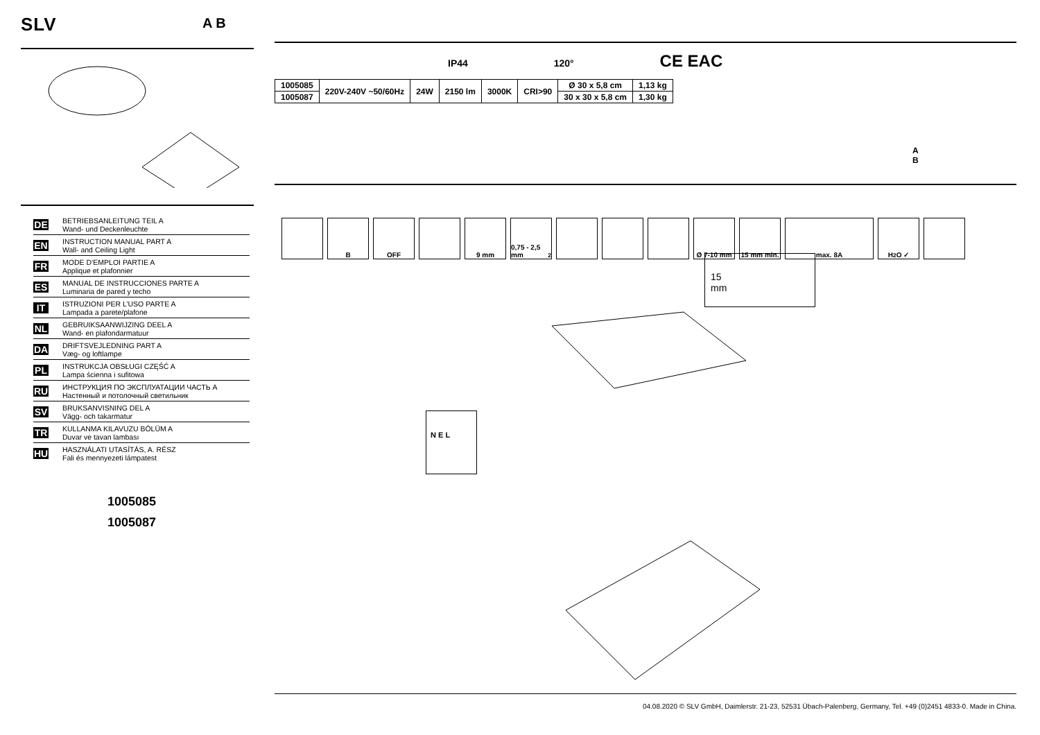SLV
A B
DE
BETRIEBSANLEITUNG TEIL A
Wand- und Deckenleuchte
EN
INSTRUCTION MANUAL PART A
Wall- and Ceiling Light
FR
MODE D’EMPLOI PARTIE A
Applique et plafonnier
ES
MANUAL DE INSTRUCCIONES PARTE A
Luminaria de pared y techo
IT
ISTRUZIONI PER L’USO PARTE A
Lampada a parete/plafone
NL
GEBRUIKSAANWIJZING DEEL A
Wand- en plafondarmatuur
DA
DRIFTSVEJLEDNING PART A
Væg- og loftlampe
PL
INSTRUKCJA OBSŁUGI CZĘŚĆ A
Lampa ścienna i sufitowa
RU
ИНСТРУКЦИЯ ПО ЭКСПЛУАТАЦИИ ЧАСТЬ A
Настенный и потолочный светильник
SV
BRUKSANVISNING DEL A
Vägg- och takarmatur
TR
KULLANMA KILAVUZU BÖLÜM A
Duvar ve tavan lambası
HU
HASZNÁLATI UTASÍTÁS, A. RÉSZ
Fali és mennyezeti lámpatest
1005085
1005087
IP44 120° CE EAC
| 1005085 | 220V-240V ~50/60Hz | 24W | 2150 lm | 3000K | CRI>90 | Ø 30 x 5,8 cm | 1,13 kg |
| 1005087 | | | | | | 30 x 30 x 5,8 cm | 1,30 kg |
A
B
B OFF 9 mm 0,75 - 2,5 mm<sup>2</sup>
Ø 7-10 mm 15 mm min.
max. 8A H<sub>2</sub>O ✓
15
mm
N E L
04.08.2020 © SLV GmbH, Daimlerstr. 21-23, 52531 Übach-Palenberg, Germany, Tel. +49 (0)2451 4833-0. Made in China.